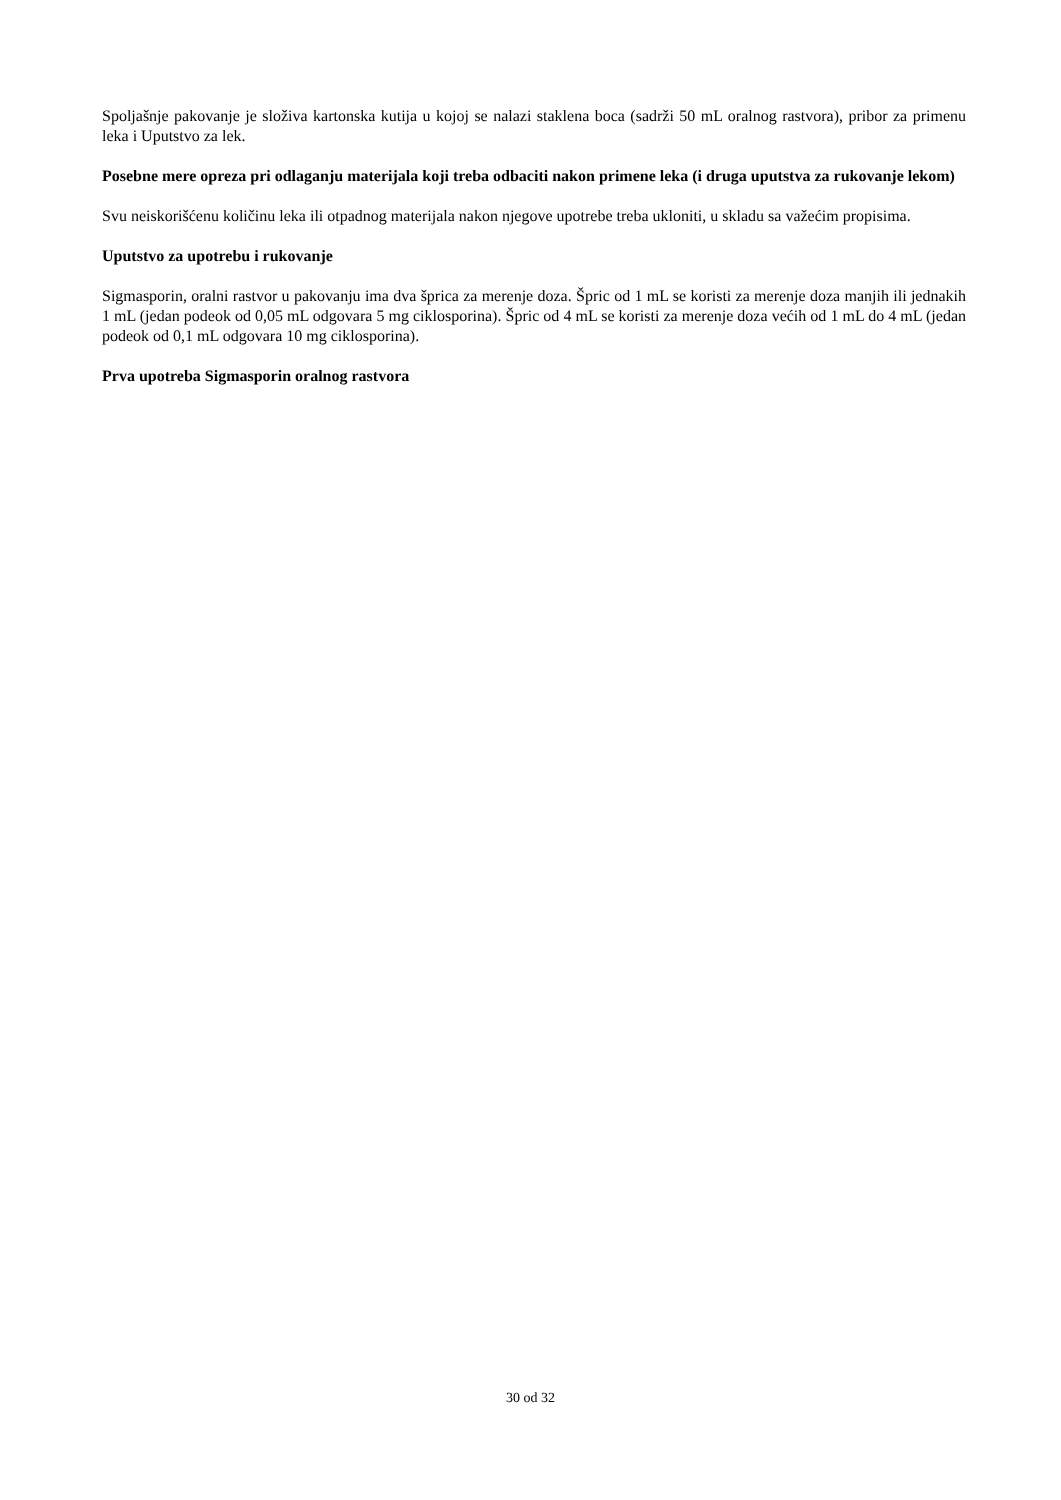Spoljašnje pakovanje je složiva kartonska kutija u kojoj se nalazi staklena boca (sadrži 50 mL oralnog rastvora), pribor za primenu leka i Uputstvo za lek.
Posebne mere opreza pri odlaganju materijala koji treba odbaciti nakon primene leka (i druga uputstva za rukovanje lekom)
Svu neiskorišćenu količinu leka ili otpadnog materijala nakon njegove upotrebe treba ukloniti, u skladu sa važećim propisima.
Uputstvo za upotrebu i rukovanje
Sigmasporin, oralni rastvor u pakovanju ima dva šprica za merenje doza. Špric od 1 mL se koristi za merenje doza manjih ili jednakih 1 mL (jedan podeok od 0,05 mL odgovara 5 mg ciklosporina). Špric od 4 mL se koristi za merenje doza većih od 1 mL do 4 mL (jedan podeok od 0,1 mL odgovara 10 mg ciklosporina).
Prva upotreba Sigmasporin oralnog rastvora
30 od 32